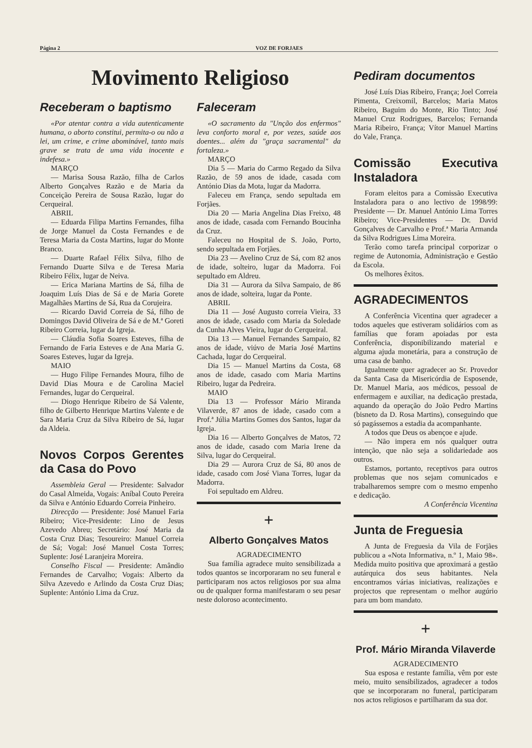Página 2 VOZ DE FORJAES
Movimento Religioso
Receberam o baptismo
«Por atentar contra a vida autenticamente humana, o aborto constitui, permita-o ou não a lei, um crime, e crime abominável, tanto mais grave se trata de uma vida inocente e indefesa.»
MARÇO
— Marisa Sousa Razão, filha de Carlos Alberto Gonçalves Razão e de Maria da Conceição Pereira de Sousa Razão, lugar do Cerqueiral.
ABRIL
— Eduarda Filipa Martins Fernandes, filha de Jorge Manuel da Costa Fernandes e de Teresa Maria da Costa Martins, lugar do Monte Branco.
— Duarte Rafael Félix Silva, filho de Fernando Duarte Silva e de Teresa Maria Ribeiro Félix, lugar de Neiva.
— Erica Mariana Martins de Sá, filha de Joaquim Luís Dias de Sá e de Maria Gorete Magalhães Martins de Sá, Rua da Corujeira.
— Ricardo David Correia de Sá, filho de Domingos David Oliveira de Sá e de M.ª Goreti Ribeiro Correia, lugar da Igreja.
— Cláudia Sofia Soares Esteves, filha de Fernando de Faria Esteves e de Ana Maria G. Soares Esteves, lugar da Igreja.
MAIO
— Hugo Filipe Fernandes Moura, filho de David Dias Moura e de Carolina Maciel Fernandes, lugar do Cerqueiral.
— Diogo Henrique Ribeiro de Sá Valente, filho de Gilberto Henrique Martins Valente e de Sara Maria Cruz da Silva Ribeiro de Sá, lugar da Aldeia.
Novos Corpos Gerentes da Casa do Povo
Assembleia Geral — Presidente: Salvador do Casal Almeida, Vogais: Aníbal Couto Pereira da Silva e António Eduardo Correia Pinheiro.
Direcção — Presidente: José Manuel Faria Ribeiro; Vice-Presidente: Lino de Jesus Azevedo Abreu; Secretário: José Maria da Costa Cruz Dias; Tesoureiro: Manuel Correia de Sá; Vogal: José Manuel Costa Torres; Suplente: José Laranjeira Moreira.
Conselho Fiscal — Presidente: Amândio Fernandes de Carvalho; Vogais: Alberto da Silva Azevedo e Arlindo da Costa Cruz Dias; Suplente: António Lima da Cruz.
Faleceram
«O sacramento da "Unção dos enfermos" leva conforto moral e, por vezes, saúde aos doentes... além da "graça sacramental" da fortaleza.»
MARÇO
Dia 5 — Maria do Carmo Regado da Silva Razão, de 59 anos de idade, casada com António Dias da Mota, lugar da Madorra.
Faleceu em França, sendo sepultada em Forjães.
Dia 20 — Maria Angelina Dias Freixo, 48 anos de idade, casada com Fernando Boucinha da Cruz.
Faleceu no Hospital de S. João, Porto, sendo sepultada em Forjães.
Dia 23 — Avelino Cruz de Sá, com 82 anos de idade, solteiro, lugar da Madorra. Foi sepultado em Aldreu.
Dia 31 — Aurora da Silva Sampaio, de 86 anos de idade, solteira, lugar da Ponte.
ABRIL
Dia 11 — José Augusto correia Vieira, 33 anos de idade, casado com Maria da Soledade da Cunha Alves Vieira, lugar do Cerqueiral.
Dia 13 — Manuel Fernandes Sampaio, 82 anos de idade, viúvo de Maria José Martins Cachada, lugar do Cerqueiral.
Dia 15 — Manuel Martins da Costa, 68 anos de idade, casado com Maria Martins Ribeiro, lugar da Pedreira.
MAIO
Dia 13 — Professor Mário Miranda Vilaverde, 87 anos de idade, casado com a Prof.ª Júlia Martins Gomes dos Santos, lugar da Igreja.
Dia 16 — Alberto Gonçalves de Matos, 72 anos de idade, casado com Maria Irene da Silva, lugar do Cerqueiral.
Dia 29 — Aurora Cruz de Sá, 80 anos de idade, casado com José Viana Torres, lugar da Madorra.
Foi sepultado em Aldreu.
+
Alberto Gonçalves Matos
AGRADECIMENTO
Sua família agradece muito sensibilizada a todos quantos se incorporaram no seu funeral e participaram nos actos religiosos por sua alma ou de qualquer forma manifestaram o seu pesar neste doloroso acontecimento.
Pediram documentos
José Luís Dias Ribeiro, França; Joel Correia Pimenta, Creixomil, Barcelos; Maria Matos Ribeiro, Baguim do Monte, Rio Tinto; José Manuel Cruz Rodrigues, Barcelos; Fernanda Maria Ribeiro, França; Vítor Manuel Martins do Vale, França.
Comissão Executiva Instaladora
Foram eleitos para a Comissão Executiva Instaladora para o ano lectivo de 1998/99: Presidente — Dr. Manuel António Lima Torres Ribeiro; Vice-Presidentes — Dr. David Gonçalves de Carvalho e Prof.ª Maria Armanda da Silva Rodrigues Lima Moreira.
Terão como tarefa principal corporizar o regime de Autonomia, Administração e Gestão da Escola.
Os melhores êxitos.
AGRADECIMENTOS
A Conferência Vicentina quer agradecer a todos aqueles que estiveram solidários com as famílias que foram apoiadas por esta Conferência, disponibilizando material e alguma ajuda monetária, para a construção de uma casa de banho.
Igualmente quer agradecer ao Sr. Provedor da Santa Casa da Misericórdia de Esposende, Dr. Manuel Maria, aos médicos, pessoal de enfermagem e auxiliar, na dedicação prestada, aquando da operação do João Pedro Martins (bisneto da D. Rosa Martins), conseguindo que só pagássemos a estadia da acompanhante.
A todos que Deus os abençoe e ajude.
— Não impera em nós qualquer outra intenção, que não seja a solidariedade aos outros.
Estamos, portanto, receptivos para outros problemas que nos sejam comunicados e trabalharemos sempre com o mesmo empenho e dedicação.
A Conferência Vicentina
Junta de Freguesia
A Junta de Freguesia da Vila de Forjães publicou a «Nota Informativa, n.º 1, Maio 98». Medida muito positiva que aproximará a gestão autárquica dos seus habitantes. Nela encontramos várias iniciativas, realizações e projectos que representam o melhor augúrio para um bom mandato.
+
Prof. Mário Miranda Vilaverde
AGRADECIMENTO
Sua esposa e restante família, vêm por este meio, muito sensibilizados, agradecer a todos que se incorporaram no funeral, participaram nos actos religiosos e partilharam da sua dor.